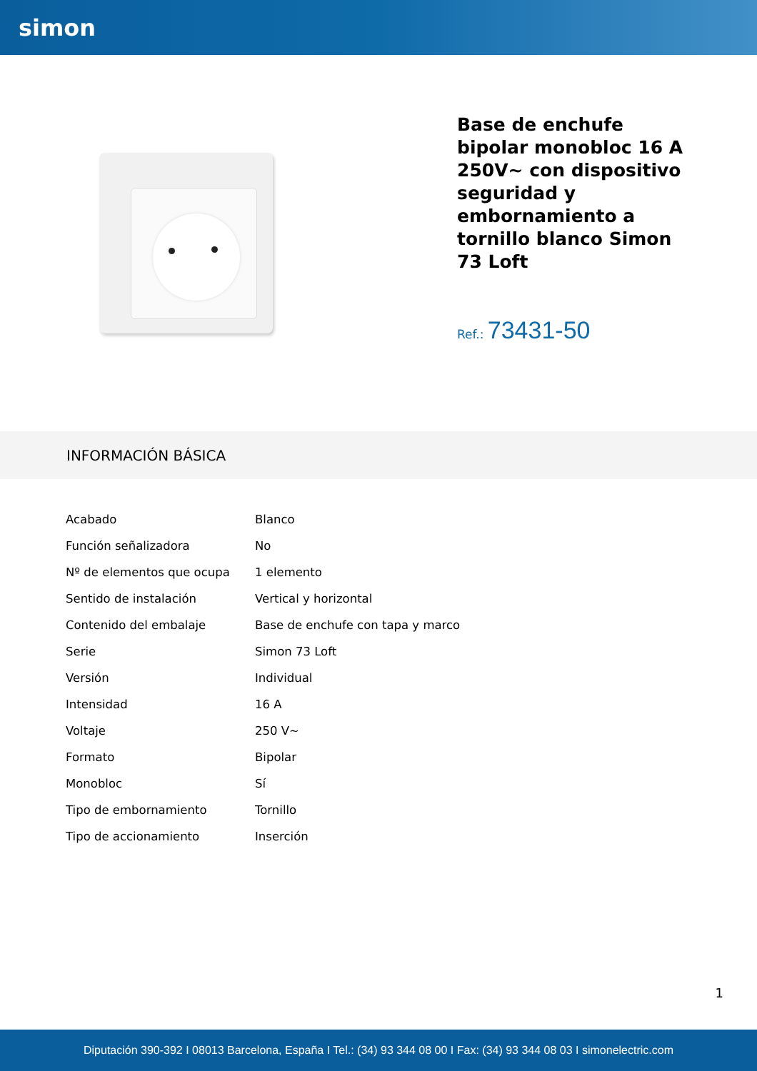simon
Base de enchufe bipolar monobloc 16 A 250V~ con dispositivo seguridad y embornamiento a tornillo blanco Simon 73 Loft
Ref.: 73431-50
INFORMACIÓN BÁSICA
| Acabado | Blanco |
| Función señalizadora | No |
| Nº de elementos que ocupa | 1 elemento |
| Sentido de instalación | Vertical y horizontal |
| Contenido del embalaje | Base de enchufe con tapa y marco |
| Serie | Simon 73 Loft |
| Versión | Individual |
| Intensidad | 16 A |
| Voltaje | 250 V~ |
| Formato | Bipolar |
| Monobloc | Sí |
| Tipo de embornamiento | Tornillo |
| Tipo de accionamiento | Inserción |
1
Diputación 390-392 I 08013 Barcelona, España I Tel.: (34) 93 344 08 00 I Fax: (34) 93 344 08 03 I simonelectric.com